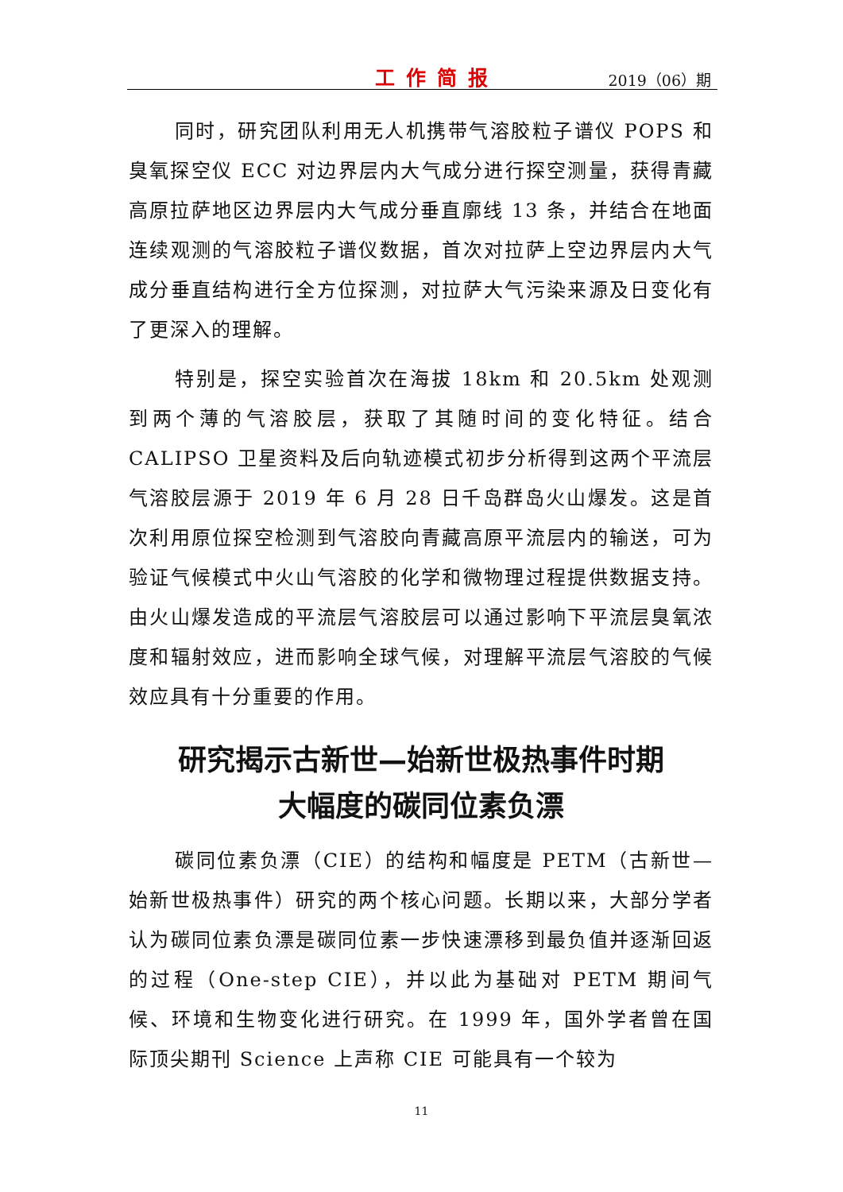工作简报 2019（06）期
同时，研究团队利用无人机携带气溶胶粒子谱仪 POPS 和臭氧探空仪 ECC 对边界层内大气成分进行探空测量，获得青藏高原拉萨地区边界层内大气成分垂直廓线 13 条，并结合在地面连续观测的气溶胶粒子谱仪数据，首次对拉萨上空边界层内大气成分垂直结构进行全方位探测，对拉萨大气污染来源及日变化有了更深入的理解。
特别是，探空实验首次在海拔 18km 和 20.5km 处观测到两个薄的气溶胶层，获取了其随时间的变化特征。结合 CALIPSO 卫星资料及后向轨迹模式初步分析得到这两个平流层气溶胶层源于 2019 年 6 月 28 日千岛群岛火山爆发。这是首次利用原位探空检测到气溶胶向青藏高原平流层内的输送，可为验证气候模式中火山气溶胶的化学和微物理过程提供数据支持。由火山爆发造成的平流层气溶胶层可以通过影响下平流层臭氧浓度和辐射效应，进而影响全球气候，对理解平流层气溶胶的气候效应具有十分重要的作用。
研究揭示古新世—始新世极热事件时期
大幅度的碳同位素负漂
碳同位素负漂（CIE）的结构和幅度是 PETM（古新世—始新世极热事件）研究的两个核心问题。长期以来，大部分学者认为碳同位素负漂是碳同位素一步快速漂移到最负值并逐渐回返的过程（One-step CIE），并以此为基础对 PETM 期间气候、环境和生物变化进行研究。在 1999 年，国外学者曾在国际顶尖期刊 Science 上声称 CIE 可能具有一个较为
11